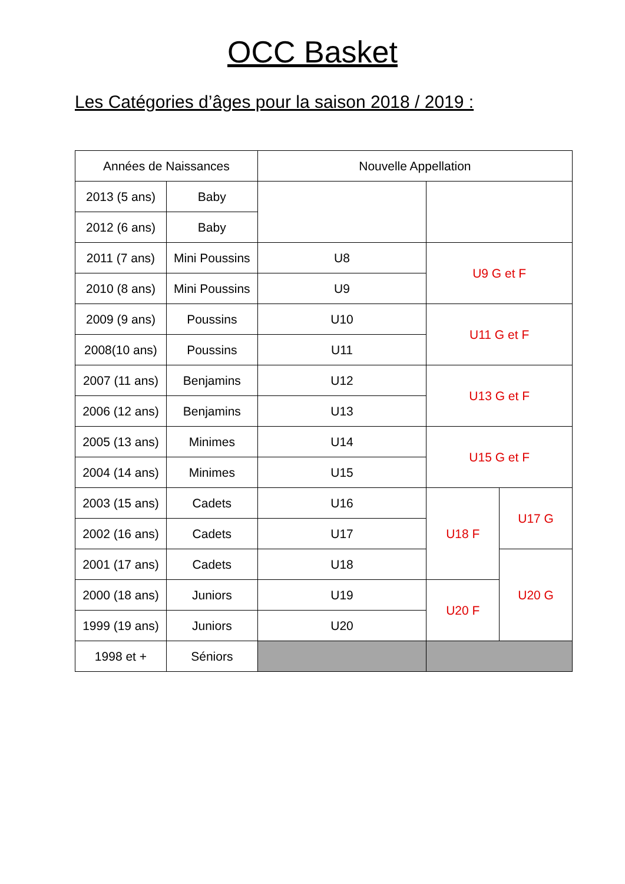OCC Basket
Les Catégories d’âges pour la saison 2018 / 2019 :
| Années de Naissances | | Nouvelle Appellation | | |
| 2013 (5 ans) | Baby | | | |
| 2012 (6 ans) | Baby | | | |
| 2011 (7 ans) | Mini Poussins | U8 | U9 G et F | |
| 2010 (8 ans) | Mini Poussins | U9 | | |
| 2009 (9 ans) | Poussins | U10 | U11 G et F | |
| 2008(10 ans) | Poussins | U11 | | |
| 2007 (11 ans) | Benjamins | U12 | U13 G et F | |
| 2006 (12 ans) | Benjamins | U13 | | |
| 2005 (13 ans) | Minimes | U14 | U15 G et F | |
| 2004 (14 ans) | Minimes | U15 | | |
| 2003 (15 ans) | Cadets | U16 | U18 F | U17 G |
| 2002 (16 ans) | Cadets | U17 | | |
| 2001 (17 ans) | Cadets | U18 | | U20 G |
| 2000 (18 ans) | Juniors | U19 | U20 F | |
| 1999 (19 ans) | Juniors | U20 | | |
| 1998 et + | Séniors | | | |